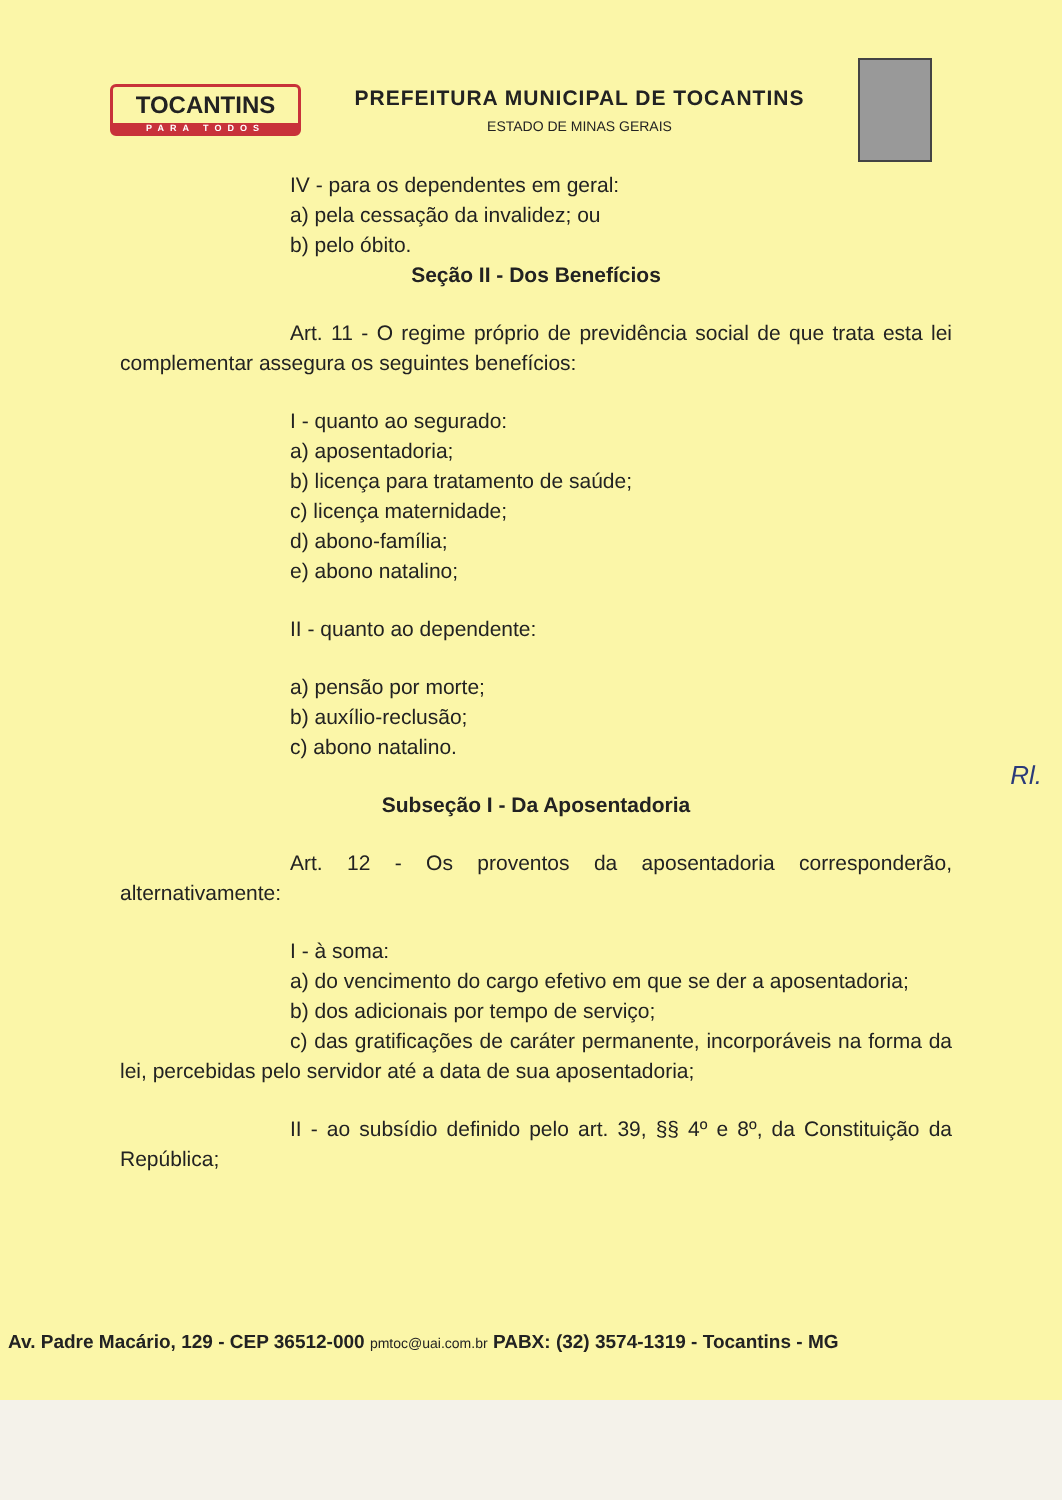TOCANTINS
PARA TODOS
PREFEITURA MUNICIPAL DE TOCANTINS
ESTADO DE MINAS GERAIS
IV - para os dependentes em geral:
a) pela cessação da invalidez; ou
b) pelo óbito.
Seção II - Dos Benefícios
Art. 11 - O regime próprio de previdência social de que trata esta lei complementar assegura os seguintes benefícios:
I - quanto ao segurado:
a) aposentadoria;
b) licença para tratamento de saúde;
c) licença maternidade;
d) abono-família;
e) abono natalino;
II - quanto ao dependente:
a) pensão por morte;
b) auxílio-reclusão;
c) abono natalino.
Subseção I - Da Aposentadoria
Art. 12 - Os proventos da aposentadoria corresponderão, alternativamente:
I - à soma:
a) do vencimento do cargo efetivo em que se der a aposentadoria;
b) dos adicionais por tempo de serviço;
c) das gratificações de caráter permanente, incorporáveis na forma da lei, percebidas pelo servidor até a data de sua aposentadoria;
II - ao subsídio definido pelo art. 39, §§ 4º e 8º, da Constituição da República;
Rl.
Av. Padre Macário, 129 - CEP 36512-000 pmtoc@uai.com.br PABX: (32) 3574-1319 - Tocantins - MG